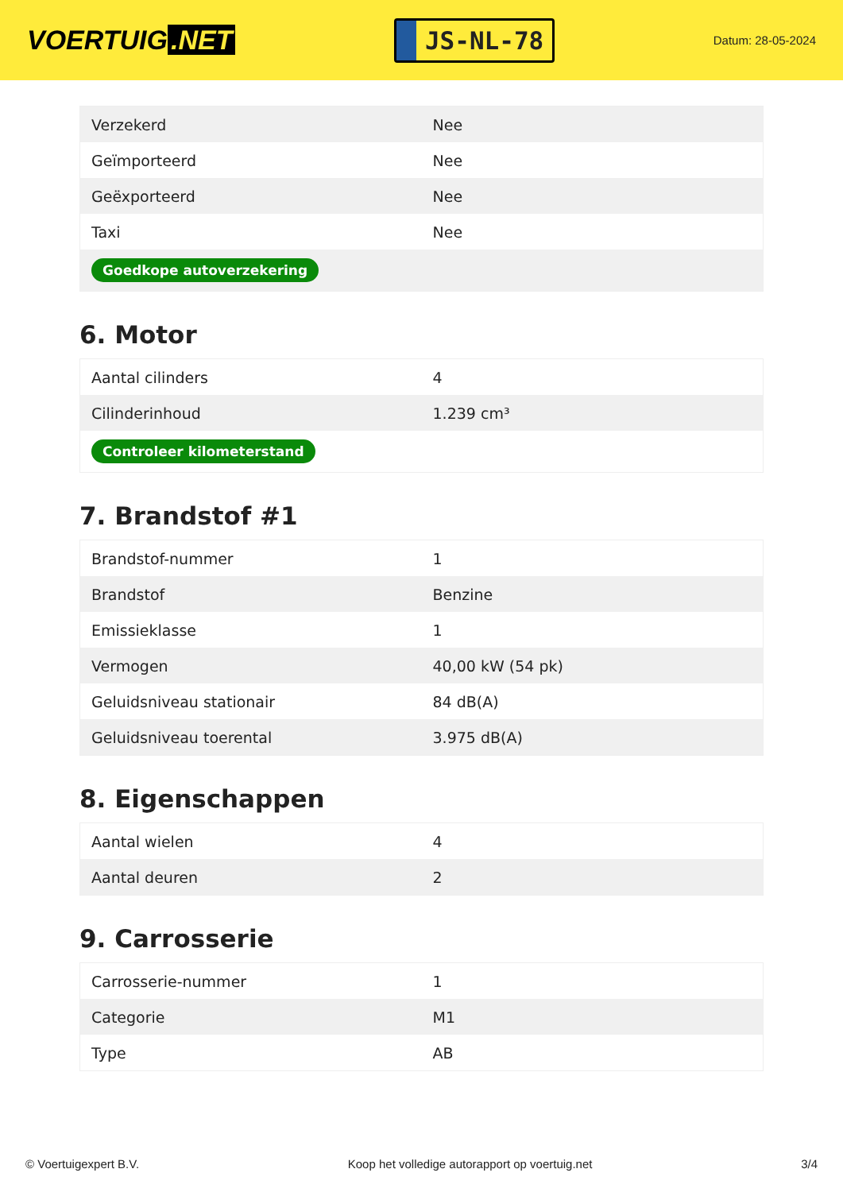VOERTUIG.NET
JS-NL-78
Datum: 28-05-2024
| Verzekerd | Nee |
| Geïmporteerd | Nee |
| Geëxporteerd | Nee |
| Taxi | Nee |
| Goedkope autoverzekering | |
6. Motor
| Aantal cilinders | 4 |
| Cilinderinhoud | 1.239 cm³ |
| Controleer kilometerstand | |
7. Brandstof #1
| Brandstof-nummer | 1 |
| Brandstof | Benzine |
| Emissieklasse | 1 |
| Vermogen | 40,00 kW (54 pk) |
| Geluidsniveau stationair | 84 dB(A) |
| Geluidsniveau toerental | 3.975 dB(A) |
8. Eigenschappen
| Aantal wielen | 4 |
| Aantal deuren | 2 |
9. Carrosserie
| Carrosserie-nummer | 1 |
| Categorie | M1 |
| Type | AB |
© Voertuigexpert B.V. Koop het volledige autorapport op voertuig.net 3/4